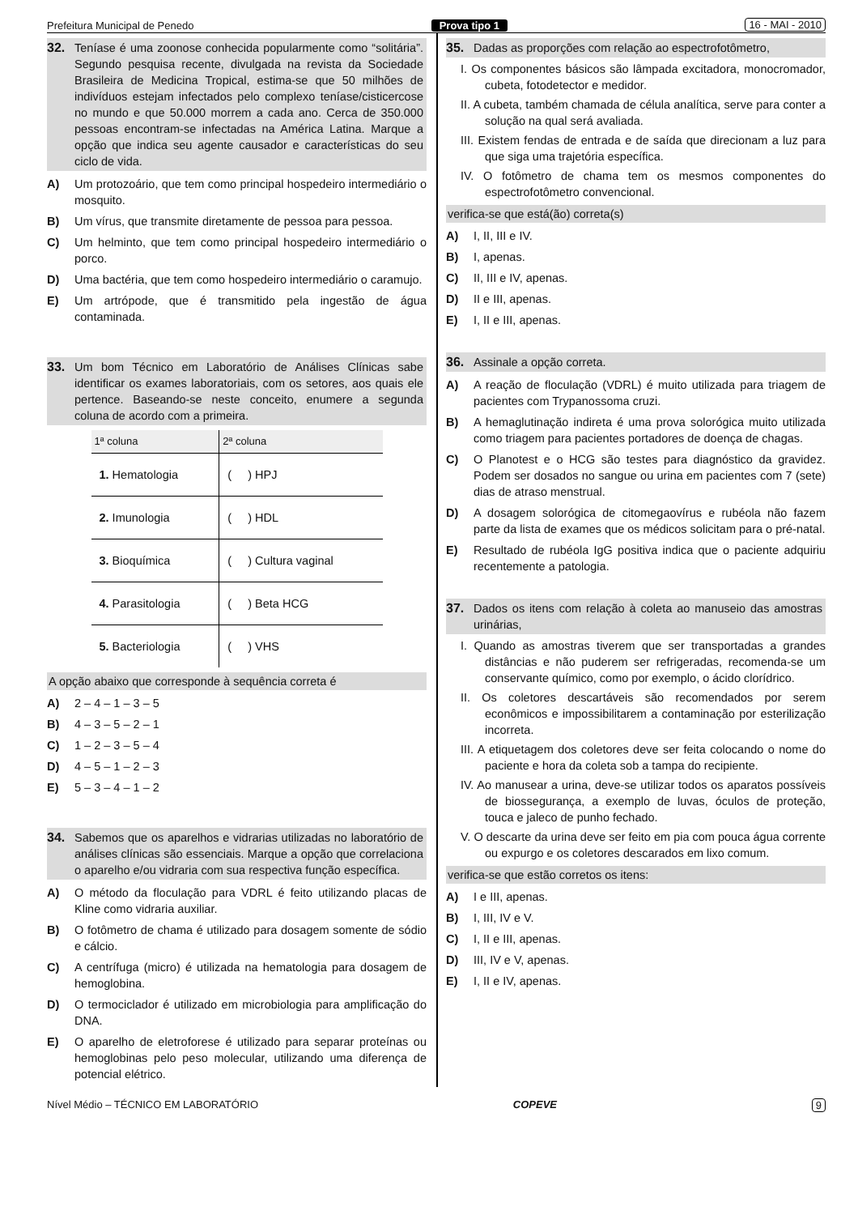Prefeitura Municipal de Penedo Prova tipo 1 16 - MAI - 2010
32. Teníase é uma zoonose conhecida popularmente como “solitária”. Segundo pesquisa recente, divulgada na revista da Sociedade Brasileira de Medicina Tropical, estima-se que 50 milhões de indivíduos estejam infectados pelo complexo teníase/cisticercose no mundo e que 50.000 morrem a cada ano. Cerca de 350.000 pessoas encontram-se infectadas na América Latina. Marque a opção que indica seu agente causador e características do seu ciclo de vida.
A) Um protozoário, que tem como principal hospedeiro intermediário o mosquito.
B) Um vírus, que transmite diretamente de pessoa para pessoa.
C) Um helminto, que tem como principal hospedeiro intermediário o porco.
D) Uma bactéria, que tem como hospedeiro intermediário o caramujo.
E) Um artrópode, que é transmitido pela ingestão de água contaminada.
33. Um bom Técnico em Laboratório de Análises Clínicas sabe identificar os exames laboratoriais, com os setores, aos quais ele pertence. Baseando-se neste conceito, enumere a segunda coluna de acordo com a primeira.
| 1ª coluna | 2ª coluna |
| --- | --- |
| 1. Hematologia | ( ) HPJ |
| 2. Imunologia | ( ) HDL |
| 3. Bioquímica | ( ) Cultura vaginal |
| 4. Parasitologia | ( ) Beta HCG |
| 5. Bacteriologia | ( ) VHS |
A opção abaixo que corresponde à sequência correta é
A) 2 – 4 – 1 – 3 – 5
B) 4 – 3 – 5 – 2 – 1
C) 1 – 2 – 3 – 5 – 4
D) 4 – 5 – 1 – 2 – 3
E) 5 – 3 – 4 – 1 – 2
34. Sabemos que os aparelhos e vidrarias utilizadas no laboratório de análises clínicas são essenciais. Marque a opção que correlaciona o aparelho e/ou vidraria com sua respectiva função específica.
A) O método da floculação para VDRL é feito utilizando placas de Kline como vidraria auxiliar.
B) O fotômetro de chama é utilizado para dosagem somente de sódio e cálcio.
C) A centrífuga (micro) é utilizada na hematologia para dosagem de hemoglobina.
D) O termociclador é utilizado em microbiologia para amplificação do DNA.
E) O aparelho de eletroforese é utilizado para separar proteínas ou hemoglobinas pelo peso molecular, utilizando uma diferença de potencial elétrico.
35. Dadas as proporções com relação ao espectrofotômetro,
I. Os componentes básicos são lâmpada excitadora, monocromador, cubeta, fotodetector e medidor.
II. A cubeta, também chamada de célula analítica, serve para conter a solução na qual será avaliada.
III. Existem fendas de entrada e de saída que direcionam a luz para que siga uma trajetória específica.
IV. O fotômetro de chama tem os mesmos componentes do espectrofotômetro convencional.
verifica-se que está(ão) correta(s)
A) I, II, III e IV.
B) I, apenas.
C) II, III e IV, apenas.
D) II e III, apenas.
E) I, II e III, apenas.
36. Assinale a opção correta.
A) A reação de floculação (VDRL) é muito utilizada para triagem de pacientes com Trypanossoma cruzi.
B) A hemaglutinação indireta é uma prova solorógica muito utilizada como triagem para pacientes portadores de doença de chagas.
C) O Planotest e o HCG são testes para diagnóstico da gravidez. Podem ser dosados no sangue ou urina em pacientes com 7 (sete) dias de atraso menstrual.
D) A dosagem solorógica de citomegaovírus e rubéola não fazem parte da lista de exames que os médicos solicitam para o pré-natal.
E) Resultado de rubéola IgG positiva indica que o paciente adquiriu recentemente a patologia.
37. Dados os itens com relação à coleta ao manuseio das amostras urinárias,
I. Quando as amostras tiverem que ser transportadas a grandes distâncias e não puderem ser refrigeradas, recomenda-se um conservante químico, como por exemplo, o ácido clorídrico.
II. Os coletores descartáveis são recomendados por serem econômicos e impossibilitarem a contaminação por esterilização incorreta.
III. A etiquetagem dos coletores deve ser feita colocando o nome do paciente e hora da coleta sob a tampa do recipiente.
IV. Ao manusear a urina, deve-se utilizar todos os aparatos possíveis de biossegurança, a exemplo de luvas, óculos de proteção, touca e jaleco de punho fechado.
V. O descarte da urina deve ser feito em pia com pouca água corrente ou expurgo e os coletores descarados em lixo comum.
verifica-se que estão corretos os itens:
A) I e III, apenas.
B) I, III, IV e V.
C) I, II e III, apenas.
D) III, IV e V, apenas.
E) I, II e IV, apenas.
Nível Médio – TÉCNICO EM LABORATÓRIO COPEVE 9